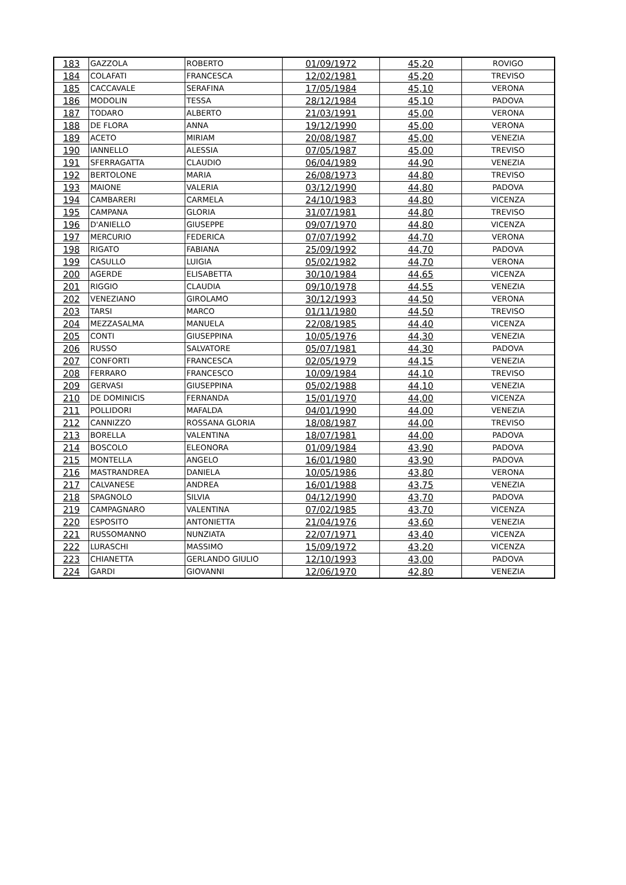| 183 | GAZZOLA | ROBERTO | 01/09/1972 | 45,20 | ROVIGO |
| 184 | COLAFATI | FRANCESCA | 12/02/1981 | 45,20 | TREVISO |
| 185 | CACCAVALE | SERAFINA | 17/05/1984 | 45,10 | VERONA |
| 186 | MODOLIN | TESSA | 28/12/1984 | 45,10 | PADOVA |
| 187 | TODARO | ALBERTO | 21/03/1991 | 45,00 | VERONA |
| 188 | DE FLORA | ANNA | 19/12/1990 | 45,00 | VERONA |
| 189 | ACETO | MIRIAM | 20/08/1987 | 45,00 | VENEZIA |
| 190 | IANNELLO | ALESSIA | 07/05/1987 | 45,00 | TREVISO |
| 191 | SFERRAGATTA | CLAUDIO | 06/04/1989 | 44,90 | VENEZIA |
| 192 | BERTOLONE | MARIA | 26/08/1973 | 44,80 | TREVISO |
| 193 | MAIONE | VALERIA | 03/12/1990 | 44,80 | PADOVA |
| 194 | CAMBARERI | CARMELA | 24/10/1983 | 44,80 | VICENZA |
| 195 | CAMPANA | GLORIA | 31/07/1981 | 44,80 | TREVISO |
| 196 | D'ANIELLO | GIUSEPPE | 09/07/1970 | 44,80 | VICENZA |
| 197 | MERCURIO | FEDERICA | 07/07/1992 | 44,70 | VERONA |
| 198 | RIGATO | FABIANA | 25/09/1992 | 44,70 | PADOVA |
| 199 | CASULLO | LUIGIA | 05/02/1982 | 44,70 | VERONA |
| 200 | AGERDE | ELISABETTA | 30/10/1984 | 44,65 | VICENZA |
| 201 | RIGGIO | CLAUDIA | 09/10/1978 | 44,55 | VENEZIA |
| 202 | VENEZIANO | GIROLAMO | 30/12/1993 | 44,50 | VERONA |
| 203 | TARSI | MARCO | 01/11/1980 | 44,50 | TREVISO |
| 204 | MEZZASALMA | MANUELA | 22/08/1985 | 44,40 | VICENZA |
| 205 | CONTI | GIUSEPPINA | 10/05/1976 | 44,30 | VENEZIA |
| 206 | RUSSO | SALVATORE | 05/07/1981 | 44,30 | PADOVA |
| 207 | CONFORTI | FRANCESCA | 02/05/1979 | 44,15 | VENEZIA |
| 208 | FERRARO | FRANCESCO | 10/09/1984 | 44,10 | TREVISO |
| 209 | GERVASI | GIUSEPPINA | 05/02/1988 | 44,10 | VENEZIA |
| 210 | DE DOMINICIS | FERNANDA | 15/01/1970 | 44,00 | VICENZA |
| 211 | POLLIDORI | MAFALDA | 04/01/1990 | 44,00 | VENEZIA |
| 212 | CANNIZZO | ROSSANA GLORIA | 18/08/1987 | 44,00 | TREVISO |
| 213 | BORELLA | VALENTINA | 18/07/1981 | 44,00 | PADOVA |
| 214 | BOSCOLO | ELEONORA | 01/09/1984 | 43,90 | PADOVA |
| 215 | MONTELLA | ANGELO | 16/01/1980 | 43,90 | PADOVA |
| 216 | MASTRANDREA | DANIELA | 10/05/1986 | 43,80 | VERONA |
| 217 | CALVANESE | ANDREA | 16/01/1988 | 43,75 | VENEZIA |
| 218 | SPAGNOLO | SILVIA | 04/12/1990 | 43,70 | PADOVA |
| 219 | CAMPAGNARO | VALENTINA | 07/02/1985 | 43,70 | VICENZA |
| 220 | ESPOSITO | ANTONIETTA | 21/04/1976 | 43,60 | VENEZIA |
| 221 | RUSSOMANNO | NUNZIATA | 22/07/1971 | 43,40 | VICENZA |
| 222 | LURASCHI | MASSIMO | 15/09/1972 | 43,20 | VICENZA |
| 223 | CHIANETTA | GERLANDO GIULIO | 12/10/1993 | 43,00 | PADOVA |
| 224 | GARDI | GIOVANNI | 12/06/1970 | 42,80 | VENEZIA |